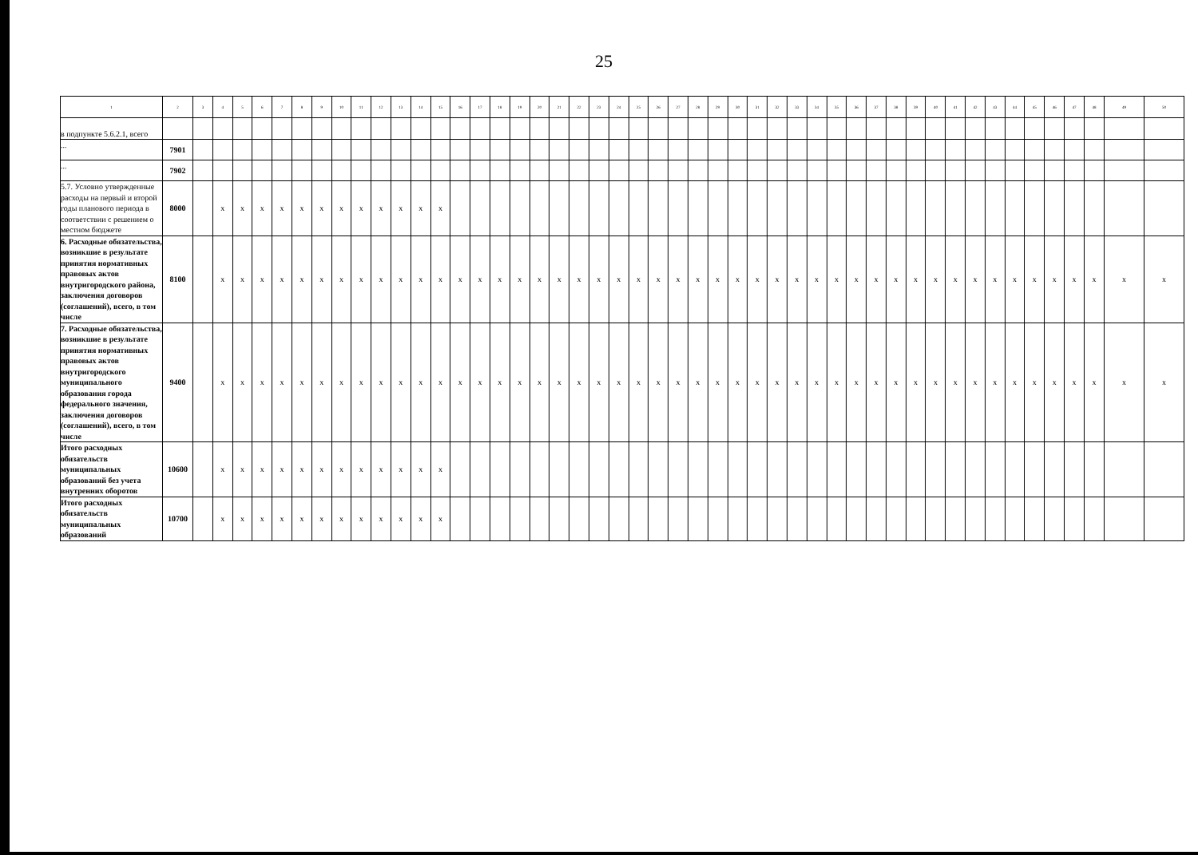25
| 1 | 2 | 3 | 4 | 5 | 6 | 7 | 8 | 9 | 10 | 11 | 12 | 13 | 14 | 15 | 16 | 17 | 18 | 19 | 20 | 21 | 22 | 23 | 24 | 25 | 26 | 27 | 28 | 29 | 30 | 31 | 32 | 33 | 34 | 35 | 36 | 37 | 38 | 39 | 40 | 41 | 42 | 43 | 44 | 45 | 46 | 47 | 48 | 49 | 50 |
| --- | --- | --- | --- | --- | --- | --- | --- | --- | --- | --- | --- | --- | --- | --- | --- | --- | --- | --- | --- | --- | --- | --- | --- | --- | --- | --- | --- | --- | --- | --- | --- | --- | --- | --- | --- | --- | --- | --- | --- | --- | --- | --- | --- | --- | --- | --- | --- | --- | --- |
| в подпункте 5.6.2.1, всего | | | | | | | | | | | | | | | | | | | | | | | | | | | | | | | | | | | | | | | | | | | | | | | | | |
| ... | 7901 | | | | | | | | | | | | | | | | | | | | | | | | | | | | | | | | | | | | | | | | | | | | | | | | |
| ... | 7902 | | | | | | | | | | | | | | | | | | | | | | | | | | | | | | | | | | | | | | | | | | | | | | | | |
| 5.7. Условно утвержденные расходы на первый и второй годы планового периода в соответствии с решением о местном бюджете | 8000 | | x | x | x | x | x | x | x | x | x | x | x | x | | | | | | | | | | | | | | | | | | | | | | | | | | | | | | | | | | | |
| 6. Расходные обязательства, возникшие в результате принятия нормативных правовых актов внутригородского района, заключения договоров (соглашений), всего, в том числе | 8100 | | x | x | x | x | x | x | x | x | x | x | x | x | x | x | x | x | x | x | x | x | x | x | x | x | x | x | x | x | x | x | x | x | x | x | x | x | x | x | x | x | x | x | x | x | x | x | x |
| 7. Расходные обязательства, возникшие в результате принятия нормативных правовых актов внутригородского муниципального образования города федерального значения, заключения договоров (соглашений), всего, в том числе | 9400 | | x | x | x | x | x | x | x | x | x | x | x | x | x | x | x | x | x | x | x | x | x | x | x | x | x | x | x | x | x | x | x | x | x | x | x | x | x | x | x | x | x | x | x | x | x | x | x |
| Итого расходных обязательств муниципальных образований без учета внутренних оборотов | 10600 | | x | x | x | x | x | x | x | x | x | x | x | x | | | | | | | | | | | | | | | | | | | | | | | | | | | | | | | | | | | |
| Итого расходных обязательств муниципальных образований | 10700 | | x | x | x | x | x | x | x | x | x | x | x | x | | | | | | | | | | | | | | | | | | | | | | | | | | | | | | | | | | | |